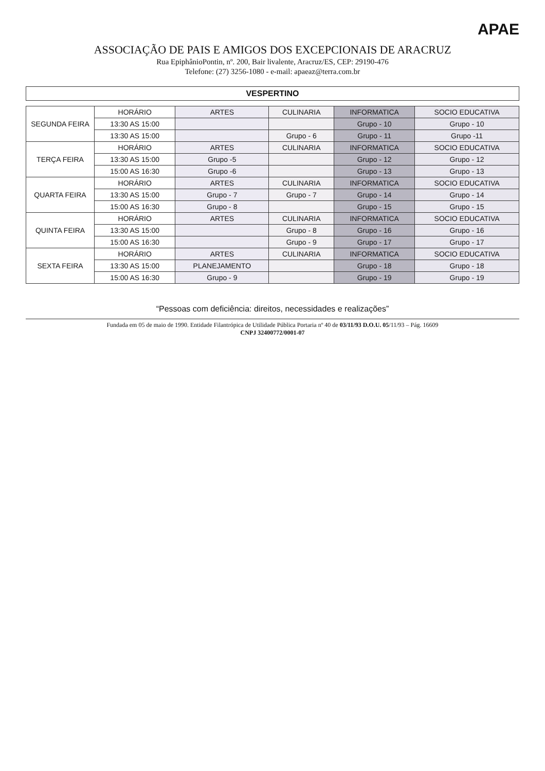APAE
ASSOCIAÇÃO DE PAIS E AMIGOS DOS EXCEPCIONAIS DE ARACRUZ
Rua EpiphânioPontin, nº. 200, Bair livalente, Aracruz/ES, CEP: 29190-476
Telefone: (27) 3256-1080 - e-mail: apaeaz@terra.com.br
VESPERTINO
| SEGUNDA FEIRA | HORÁRIO | ARTES | CULINARIA | INFORMATICA | SOCIO EDUCATIVA |
| | 13:30 AS 15:00 | | | Grupo - 10 | Grupo - 10 |
| | 13:30 AS 15:00 | | Grupo - 6 | Grupo - 11 | Grupo -11 |
| TERÇA FEIRA | HORÁRIO | ARTES | CULINARIA | INFORMATICA | SOCIO EDUCATIVA |
| | 13:30 AS 15:00 | Grupo -5 | | Grupo - 12 | Grupo - 12 |
| | 15:00 AS 16:30 | Grupo -6 | | Grupo - 13 | Grupo - 13 |
| QUARTA FEIRA | HORÁRIO | ARTES | CULINARIA | INFORMATICA | SOCIO EDUCATIVA |
| | 13:30 AS 15:00 | Grupo - 7 | Grupo - 7 | Grupo - 14 | Grupo - 14 |
| | 15:00 AS 16:30 | Grupo - 8 | | Grupo - 15 | Grupo - 15 |
| QUINTA FEIRA | HORÁRIO | ARTES | CULINARIA | INFORMATICA | SOCIO EDUCATIVA |
| | 13:30 AS 15:00 | | Grupo - 8 | Grupo - 16 | Grupo - 16 |
| | 15:00 AS 16:30 | | Grupo - 9 | Grupo - 17 | Grupo - 17 |
| SEXTA FEIRA | HORÁRIO | ARTES | CULINARIA | INFORMATICA | SOCIO EDUCATIVA |
| | 13:30 AS 15:00 | PLANEJAMENTO | | Grupo - 18 | Grupo - 18 |
| | 15:00 AS 16:30 | Grupo - 9 | | Grupo - 19 | Grupo - 19 |
“Pessoas com deficiência: direitos, necessidades e realizações”
Fundada em 05 de maio de 1990. Entidade Filantrópica de Utilidade Pública Portaria nº 40 de 03/11/93 D.O.U. 05/11/93 – Pág. 16609
CNPJ 32400772/0001-07